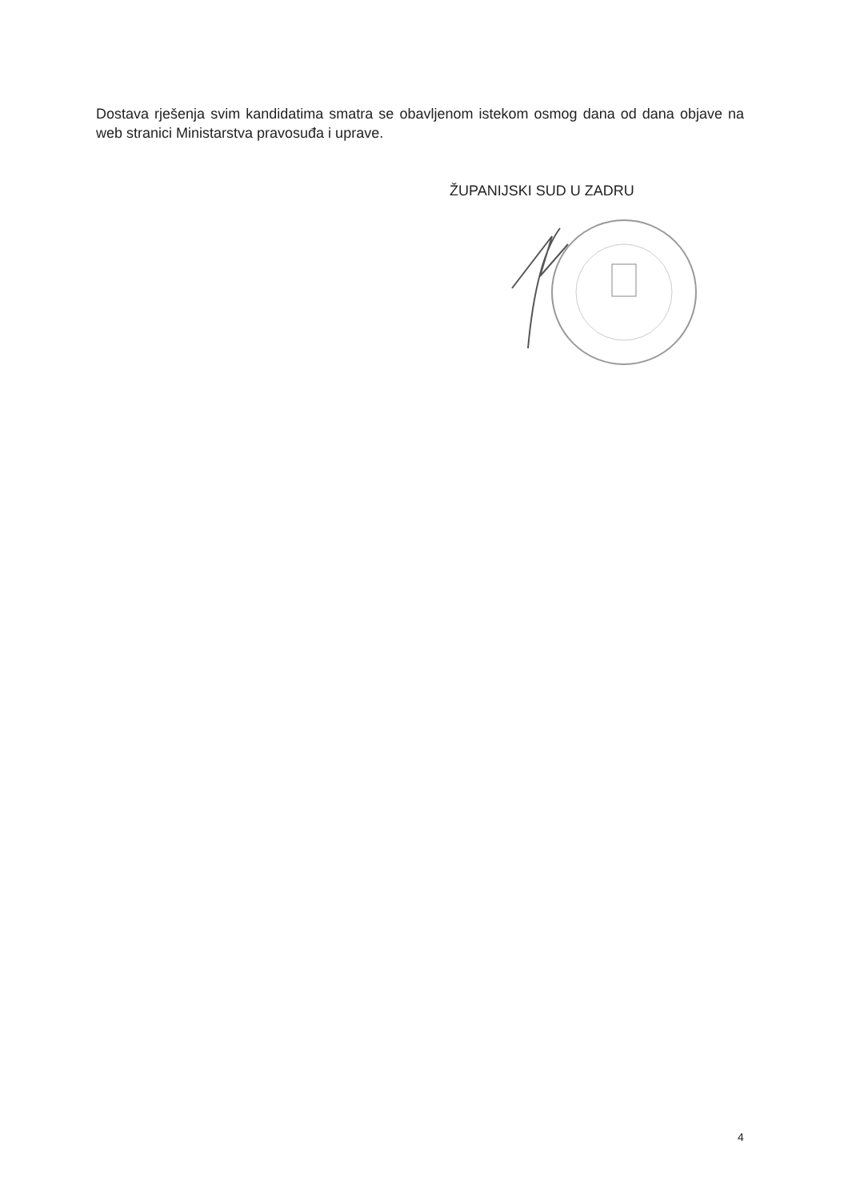Dostava rješenja svim kandidatima smatra se obavljenom istekom osmog dana od dana objave na web stranici Ministarstva pravosuđa i uprave.
ŽUPANIJSKI SUD U ZADRU
4